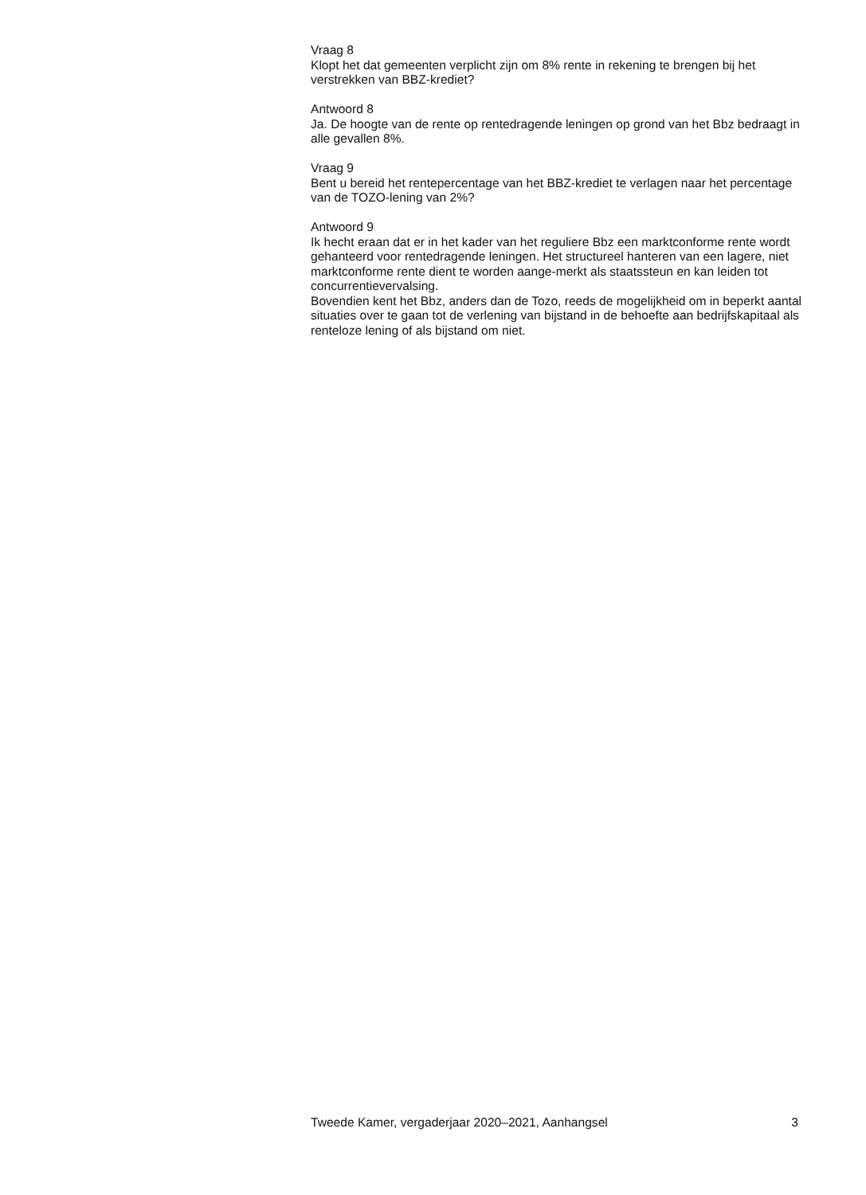Vraag 8
Klopt het dat gemeenten verplicht zijn om 8% rente in rekening te brengen bij het verstrekken van BBZ-krediet?
Antwoord 8
Ja. De hoogte van de rente op rentedragende leningen op grond van het Bbz bedraagt in alle gevallen 8%.
Vraag 9
Bent u bereid het rentepercentage van het BBZ-krediet te verlagen naar het percentage van de TOZO-lening van 2%?
Antwoord 9
Ik hecht eraan dat er in het kader van het reguliere Bbz een marktconforme rente wordt gehanteerd voor rentedragende leningen. Het structureel hanteren van een lagere, niet marktconforme rente dient te worden aange-merkt als staatssteun en kan leiden tot concurrentievervalsing.
Bovendien kent het Bbz, anders dan de Tozo, reeds de mogelijkheid om in beperkt aantal situaties over te gaan tot de verlening van bijstand in de behoefte aan bedrijfskapitaal als renteloze lening of als bijstand om niet.
Tweede Kamer, vergaderjaar 2020–2021, Aanhangsel 3